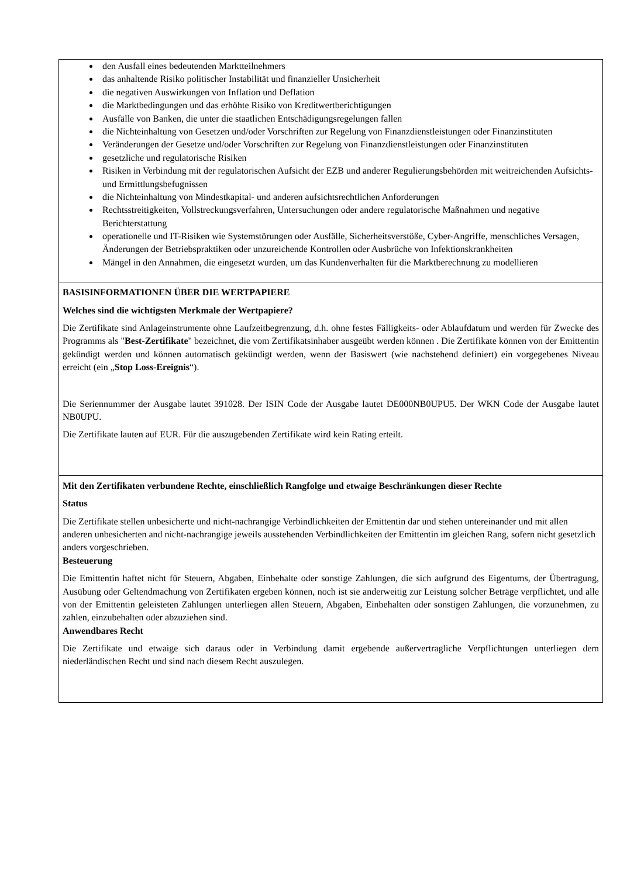den Ausfall eines bedeutenden Marktteilnehmers
das anhaltende Risiko politischer Instabilität und finanzieller Unsicherheit
die negativen Auswirkungen von Inflation und Deflation
die Marktbedingungen und das erhöhte Risiko von Kreditwertberichtigungen
Ausfälle von Banken, die unter die staatlichen Entschädigungsregelungen fallen
die Nichteinhaltung von Gesetzen und/oder Vorschriften zur Regelung von Finanzdienstleistungen oder Finanzinstituten
Veränderungen der Gesetze und/oder Vorschriften zur Regelung von Finanzdienstleistungen oder Finanzinstituten
gesetzliche und regulatorische Risiken
Risiken in Verbindung mit der regulatorischen Aufsicht der EZB und anderer Regulierungsbehörden mit weitreichenden Aufsichts- und Ermittlungsbefugnissen
die Nichteinhaltung von Mindestkapital- und anderen aufsichtsrechtlichen Anforderungen
Rechtsstreitigkeiten, Vollstreckungsverfahren, Untersuchungen oder andere regulatorische Maßnahmen und negative Berichterstattung
operationelle und IT-Risiken wie Systemstörungen oder Ausfälle, Sicherheitsverstöße, Cyber-Angriffe, menschliches Versagen, Änderungen der Betriebspraktiken oder unzureichende Kontrollen oder Ausbrüche von Infektionskrankheiten
Mängel in den Annahmen, die eingesetzt wurden, um das Kundenverhalten für die Marktberechnung zu modellieren
BASISINFORMATIONEN ÜBER DIE WERTPAPIERE
Welches sind die wichtigsten Merkmale der Wertpapiere?
Die Zertifikate sind Anlageinstrumente ohne Laufzeitbegrenzung, d.h. ohne festes Fälligkeits- oder Ablaufdatum und werden für Zwecke des Programms als "Best-Zertifikate" bezeichnet, die vom Zertifikatsinhaber ausgeübt werden können . Die Zertifikate können von der Emittentin gekündigt werden und können automatisch gekündigt werden, wenn der Basiswert (wie nachstehend definiert) ein vorgegebenes Niveau erreicht (ein „Stop Loss-Ereignis“).
Die Seriennummer der Ausgabe lautet 391028. Der ISIN Code der Ausgabe lautet DE000NB0UPU5. Der WKN Code der Ausgabe lautet NB0UPU.
Die Zertifikate lauten auf EUR. Für die auszugebenden Zertifikate wird kein Rating erteilt.
Mit den Zertifikaten verbundene Rechte, einschließlich Rangfolge und etwaige Beschränkungen dieser Rechte
Status
Die Zertifikate stellen unbesicherte und nicht-nachrangige Verbindlichkeiten der Emittentin dar und stehen untereinander und mit allen anderen unbesicherten and nicht-nachrangige jeweils ausstehenden Verbindlichkeiten der Emittentin im gleichen Rang, sofern nicht gesetzlich anders vorgeschrieben.
Besteuerung
Die Emittentin haftet nicht für Steuern, Abgaben, Einbehalte oder sonstige Zahlungen, die sich aufgrund des Eigentums, der Übertragung, Ausübung oder Geltendmachung von Zertifikaten ergeben können, noch ist sie anderweitig zur Leistung solcher Beträge verpflichtet, und alle von der Emittentin geleisteten Zahlungen unterliegen allen Steuern, Abgaben, Einbehalten oder sonstigen Zahlungen, die vorzunehmen, zu zahlen, einzubehalten oder abzuziehen sind.
Anwendbares Recht
Die Zertifikate und etwaige sich daraus oder in Verbindung damit ergebende außervertragliche Verpflichtungen unterliegen dem niederländischen Recht und sind nach diesem Recht auszulegen.